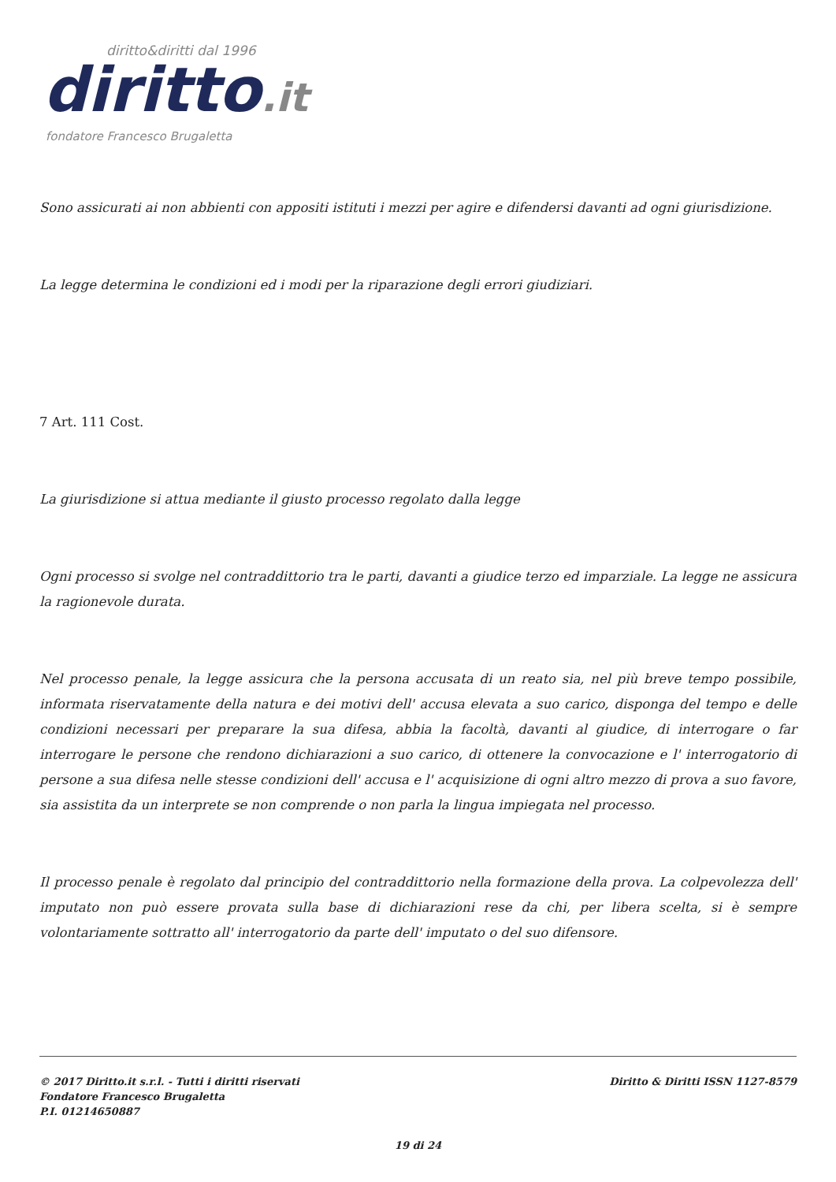diritto&diritti dal 1996
diritto.it
fondatore Francesco Brugaletta
Sono assicurati ai non abbienti con appositi istituti i mezzi per agire e difendersi davanti ad ogni giurisdizione.
La legge determina le condizioni ed i modi per la riparazione degli errori giudiziari.
7 Art. 111 Cost.
La giurisdizione si attua mediante il giusto processo regolato dalla legge
Ogni processo si svolge nel contraddittorio tra le parti, davanti a giudice terzo ed imparziale. La legge ne assicura la ragionevole durata.
Nel processo penale, la legge assicura che la persona accusata di un reato sia, nel più breve tempo possibile, informata riservatamente della natura e dei motivi dell' accusa elevata a suo carico, disponga del tempo e delle condizioni necessari per preparare la sua difesa, abbia la facoltà, davanti al giudice, di interrogare o far interrogare le persone che rendono dichiarazioni a suo carico, di ottenere la convocazione e l' interrogatorio di persone a sua difesa nelle stesse condizioni dell' accusa e l' acquisizione di ogni altro mezzo di prova a suo favore, sia assistita da un interprete se non comprende o non parla la lingua impiegata nel processo.
Il processo penale è regolato dal principio del contraddittorio nella formazione della prova. La colpevolezza dell' imputato non può essere provata sulla base di dichiarazioni rese da chi, per libera scelta, si è sempre volontariamente sottratto all' interrogatorio da parte dell' imputato o del suo difensore.
© 2017 Diritto.it s.r.l. - Tutti i diritti riservati
Fondatore Francesco Brugaletta
P.I. 01214650887
Diritto & Diritti ISSN 1127-8579
19 di 24